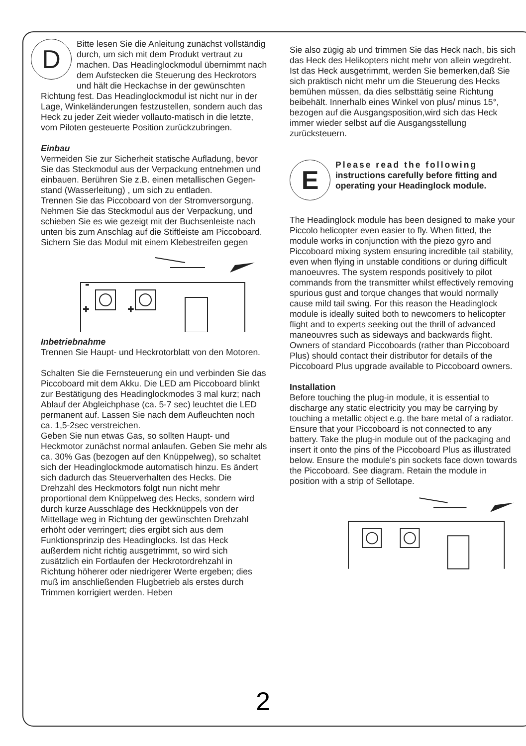DBitte lesen Sie die Anleitung zunächst vollständig durch, um sich mit dem Produkt vertraut zu machen. Das Headinglockmodul übernimmt nach dem Aufstecken die Steuerung des Heckrotors und hält die Heckachse in der gewünschten Richtung fest. Das Headinglockmodul ist nicht nur in der Lage, Winkeländerungen festzustellen, sondern auch das Heck zu jeder Zeit wieder vollauto-matisch in die letzte, vom Piloten gesteuerte Position zurückzubringen.
Einbau
Vermeiden Sie zur Sicherheit statische Aufladung, bevor Sie das Steckmodul aus der Verpackung entnehmen und einbauen. Berühren Sie z.B. einen metallischen Gegen-stand (Wasserleitung) , um sich zu entladen.
Trennen Sie das Piccoboard von der Stromversorgung. Nehmen Sie das Steckmodul aus der Verpackung, und schieben Sie es wie gezeigt mit der Buchsenleiste nach unten bis zum Anschlag auf die Stiftleiste am Piccoboard. Sichern Sie das Modul mit einem Klebestreifen gegen
-
+
+
Inbetriebnahme
Trennen Sie Haupt- und Heckrotorblatt von den Motoren.
Schalten Sie die Fernsteuerung ein und verbinden Sie das Piccoboard mit dem Akku. Die LED am Piccoboard blinkt zur Bestätigung des Headinglockmodes 3 mal kurz; nach Ablauf der Abgleichphase (ca. 5-7 sec) leuchtet die LED permanent auf. Lassen Sie nach dem Aufleuchten noch ca. 1,5-2sec verstreichen.
Geben Sie nun etwas Gas, so sollten Haupt- und Heckmotor zunächst normal anlaufen. Geben Sie mehr als ca. 30% Gas (bezogen auf den Knüppelweg), so schaltet sich der Headinglockmode automatisch hinzu. Es ändert sich dadurch das Steuerverhalten des Hecks. Die Drehzahl des Heckmotors folgt nun nicht mehr proportional dem Knüppelweg des Hecks, sondern wird durch kurze Ausschläge des Heckknüppels von der Mittellage weg in Richtung der gewünschten Drehzahl erhöht oder verringert; dies ergibt sich aus dem Funktionsprinzip des Headinglocks. Ist das Heck außerdem nicht richtig ausgetrimmt, so wird sich zusätzlich ein Fortlaufen der Heckrotordrehzahl in Richtung höherer oder niedrigerer Werte ergeben; dies muß im anschließenden Flugbetrieb als erstes durch Trimmen korrigiert werden. Heben
Sie also zügig ab und trimmen Sie das Heck nach, bis sich das Heck des Helikopters nicht mehr von allein wegdreht.
Ist das Heck ausgetrimmt, werden Sie bemerken,daß Sie sich praktisch nicht mehr um die Steuerung des Hecks bemühen müssen, da dies selbsttätig seine Richtung beibehält. Innerhalb eines Winkel von plus/ minus 15°, bezogen auf die Ausgangsposition,wird sich das Heck immer wieder selbst auf die Ausgangsstellung zurücksteuern.
EPlease read the following instructions carefully before fitting and operating your Headinglock module.
The Headinglock module has been designed to make your Piccolo helicopter even easier to fly. When fitted, the module works in conjunction with the piezo gyro and Piccoboard mixing system ensuring incredible tail stability, even when flying in unstable conditions or during difficult manoeuvres. The system responds positively to pilot commands from the transmitter whilst effectively removing spurious gust and torque changes that would normally cause mild tail swing. For this reason the Headinglock module is ideally suited both to newcomers to helicopter flight and to experts seeking out the thrill of advanced maneouvres such as sideways and backwards flight.
Owners of standard Piccoboards (rather than Piccoboard Plus) should contact their distributor for details of the Piccoboard Plus upgrade available to Piccoboard owners.
Installation
Before touching the plug-in module, it is essential to discharge any static electricity you may be carrying by touching a metallic object e.g. the bare metal of a radiator.
Ensure that your Piccoboard is not connected to any battery. Take the plug-in module out of the packaging and insert it onto the pins of the Piccoboard Plus as illustrated below. Ensure the module's pin sockets face down towards the Piccoboard. See diagram. Retain the module in position with a strip of Sellotape.
2